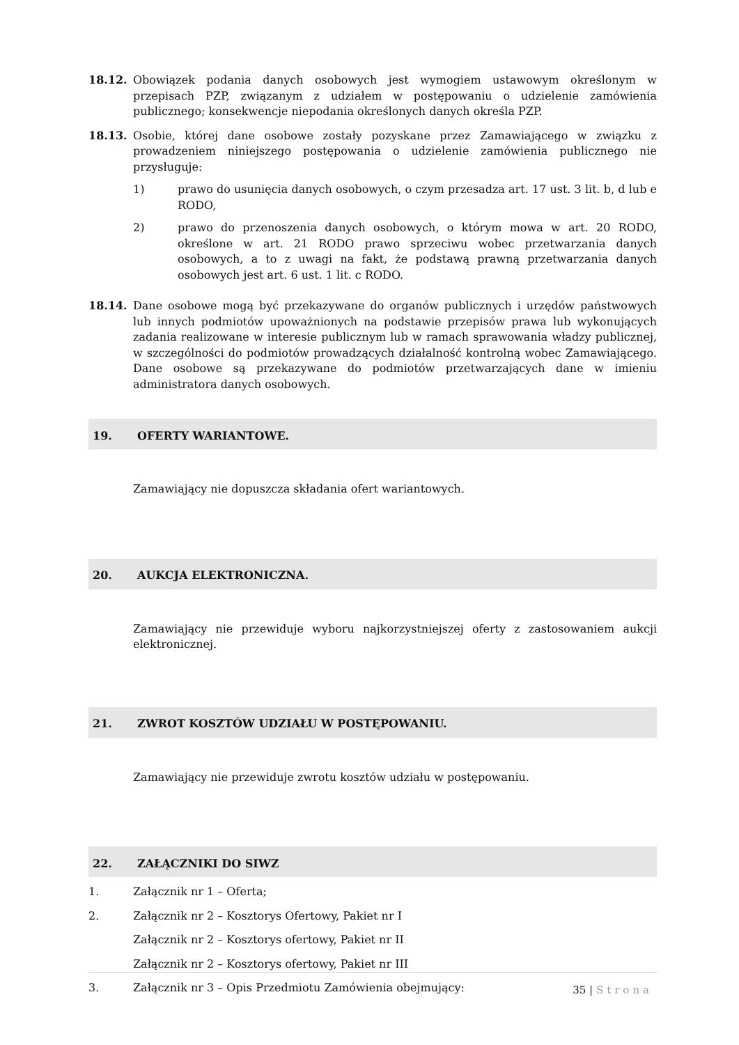18.12. Obowiązek podania danych osobowych jest wymogiem ustawowym określonym w przepisach PZP, związanym z udziałem w postępowaniu o udzielenie zamówienia publicznego; konsekwencje niepodania określonych danych określa PZP.
18.13. Osobie, której dane osobowe zostały pozyskane przez Zamawiającego w związku z prowadzeniem niniejszego postępowania o udzielenie zamówienia publicznego nie przysługuje:
1) prawo do usunięcia danych osobowych, o czym przesadza art. 17 ust. 3 lit. b, d lub e RODO,
2) prawo do przenoszenia danych osobowych, o którym mowa w art. 20 RODO, określone w art. 21 RODO prawo sprzeciwu wobec przetwarzania danych osobowych, a to z uwagi na fakt, że podstawą prawną przetwarzania danych osobowych jest art. 6 ust. 1 lit. c RODO.
18.14. Dane osobowe mogą być przekazywane do organów publicznych i urzędów państwowych lub innych podmiotów upoważnionych na podstawie przepisów prawa lub wykonujących zadania realizowane w interesie publicznym lub w ramach sprawowania władzy publicznej, w szczególności do podmiotów prowadzących działalność kontrolną wobec Zamawiającego. Dane osobowe są przekazywane do podmiotów przetwarzających dane w imieniu administratora danych osobowych.
19. OFERTY WARIANTOWE.
Zamawiający nie dopuszcza składania ofert wariantowych.
20. AUKCJA ELEKTRONICZNA.
Zamawiający nie przewiduje wyboru najkorzystniejszej oferty z zastosowaniem aukcji elektronicznej.
21. ZWROT KOSZTÓW UDZIAŁU W POSTĘPOWANIU.
Zamawiający nie przewiduje zwrotu kosztów udziału w postępowaniu.
22. ZAŁĄCZNIKI DO SIWZ
1. Załącznik nr 1 – Oferta;
2. Załącznik nr 2 – Kosztorys Ofertowy, Pakiet nr I
Załącznik nr 2 – Kosztorys ofertowy, Pakiet nr II
Załącznik nr 2 – Kosztorys ofertowy, Pakiet nr III
3. Załącznik nr 3 – Opis Przedmiotu Zamówienia obejmujący:
35 | Strona